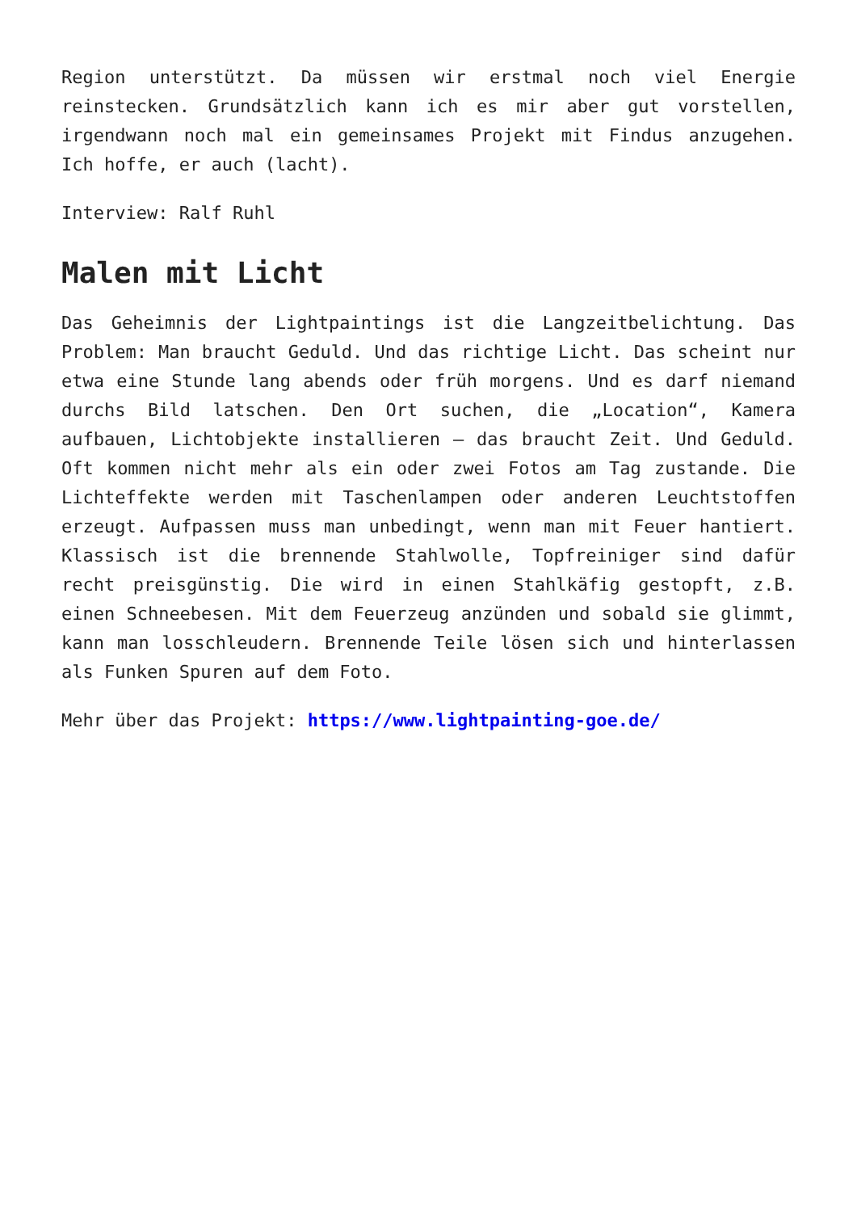Region unterstützt. Da müssen wir erstmal noch viel Energie reinstecken. Grundsätzlich kann ich es mir aber gut vorstellen, irgendwann noch mal ein gemeinsames Projekt mit Findus anzugehen. Ich hoffe, er auch (lacht).
Interview: Ralf Ruhl
Malen mit Licht
Das Geheimnis der Lightpaintings ist die Langzeitbelichtung. Das Problem: Man braucht Geduld. Und das richtige Licht. Das scheint nur etwa eine Stunde lang abends oder früh morgens. Und es darf niemand durchs Bild latschen. Den Ort suchen, die „Location“, Kamera aufbauen, Lichtobjekte installieren – das braucht Zeit. Und Geduld. Oft kommen nicht mehr als ein oder zwei Fotos am Tag zustande. Die Lichteffekte werden mit Taschenlampen oder anderen Leuchtstoffen erzeugt. Aufpassen muss man unbedingt, wenn man mit Feuer hantiert. Klassisch ist die brennende Stahlwolle, Topfreiniger sind dafür recht preisgünstig. Die wird in einen Stahlkäfig gestopft, z.B. einen Schneebesen. Mit dem Feuerzeug anzünden und sobald sie glimmt, kann man losschleudern. Brennende Teile lösen sich und hinterlassen als Funken Spuren auf dem Foto.
Mehr über das Projekt: https://www.lightpainting-goe.de/